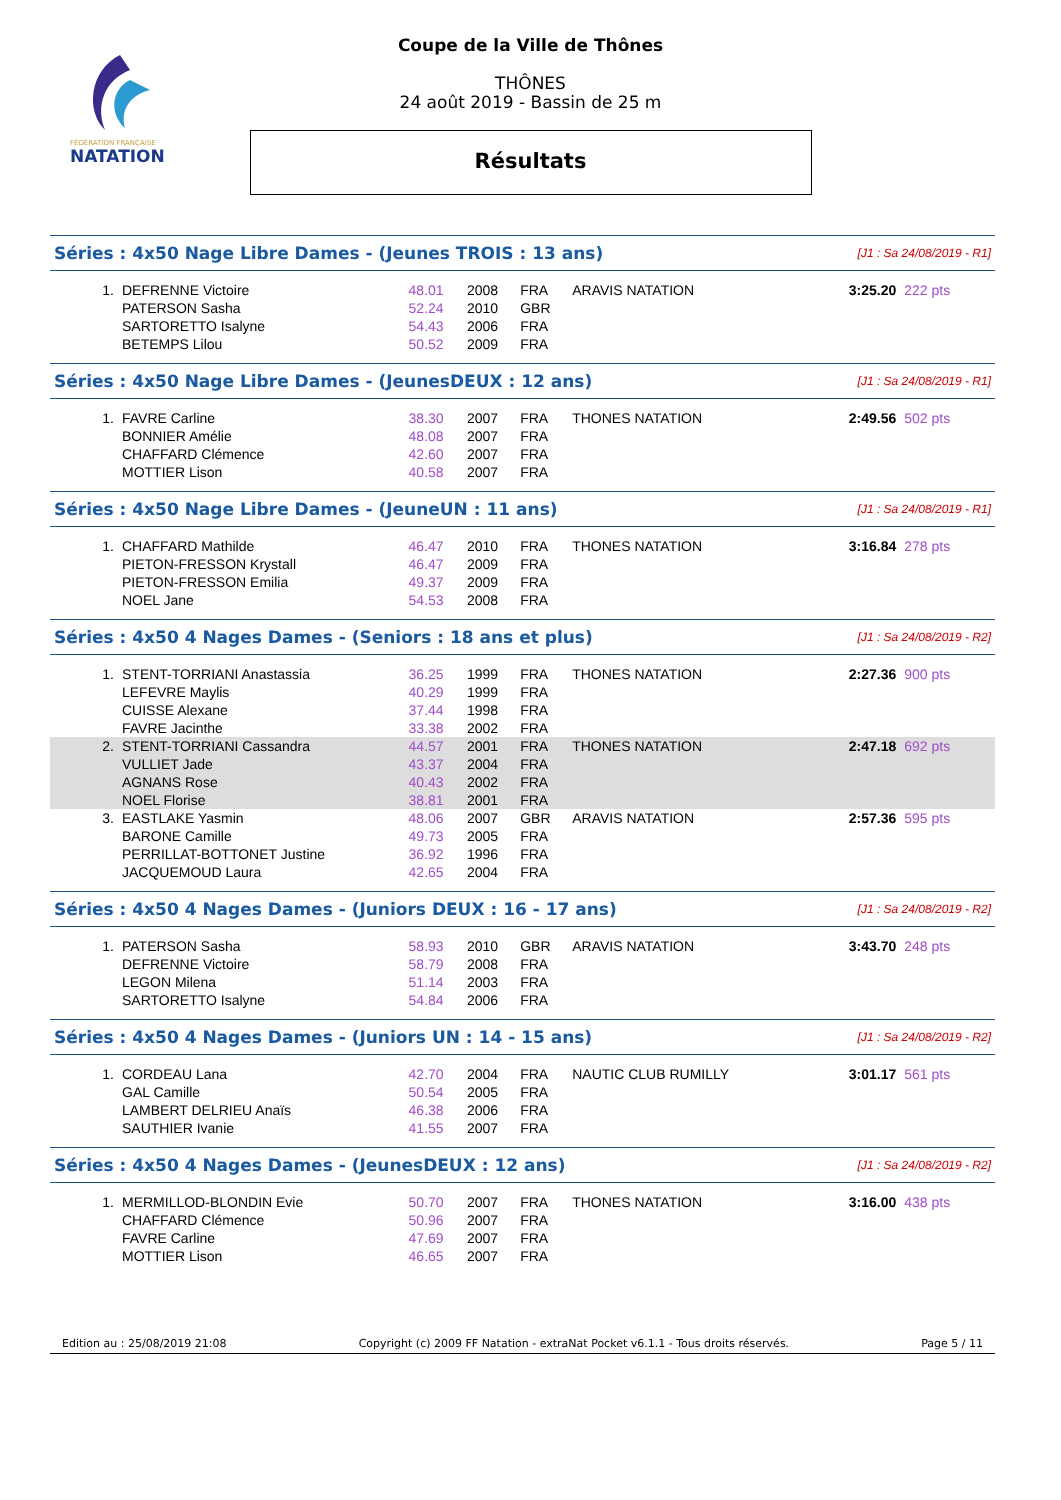FÉDÉRATION FRANÇAISE
NATATION
Coupe de la Ville de Thônes
THÔNES
24 août 2019 - Bassin de 25 m
Résultats
| Séries : 4x50 Nage Libre Dames - (Jeunes TROIS : 13 ans) | | | | | | | [J1 : Sa 24/08/2019 - R1] | |
| 1. | DEFRENNE Victoire | 48.01 | 2008 | FRA | ARAVIS NATATION | | 3:25.20 | 222 pts |
| | PATERSON Sasha | 52.24 | 2010 | GBR | | | | |
| | SARTORETTO Isalyne | 54.43 | 2006 | FRA | | | | |
| | BETEMPS Lilou | 50.52 | 2009 | FRA | | | | |
| Séries : 4x50 Nage Libre Dames - (JeunesDEUX : 12 ans) | | | | | | | [J1 : Sa 24/08/2019 - R1] | |
| 1. | FAVRE Carline | 38.30 | 2007 | FRA | THONES NATATION | | 2:49.56 | 502 pts |
| | BONNIER Amélie | 48.08 | 2007 | FRA | | | | |
| | CHAFFARD Clémence | 42.60 | 2007 | FRA | | | | |
| | MOTTIER Lison | 40.58 | 2007 | FRA | | | | |
| Séries : 4x50 Nage Libre Dames - (JeuneUN : 11 ans) | | | | | | | [J1 : Sa 24/08/2019 - R1] | |
| 1. | CHAFFARD Mathilde | 46.47 | 2010 | FRA | THONES NATATION | | 3:16.84 | 278 pts |
| | PIETON-FRESSON Krystall | 46.47 | 2009 | FRA | | | | |
| | PIETON-FRESSON Emilia | 49.37 | 2009 | FRA | | | | |
| | NOEL Jane | 54.53 | 2008 | FRA | | | | |
| Séries : 4x50 4 Nages Dames - (Seniors : 18 ans et plus) | | | | | | | [J1 : Sa 24/08/2019 - R2] | |
| 1. | STENT-TORRIANI Anastassia | 36.25 | 1999 | FRA | THONES NATATION | | 2:27.36 | 900 pts |
| | LEFEVRE Maylis | 40.29 | 1999 | FRA | | | | |
| | CUISSE Alexane | 37.44 | 1998 | FRA | | | | |
| | FAVRE Jacinthe | 33.38 | 2002 | FRA | | | | |
| 2. | STENT-TORRIANI Cassandra | 44.57 | 2001 | FRA | THONES NATATION | | 2:47.18 | 692 pts |
| | VULLIET Jade | 43.37 | 2004 | FRA | | | | |
| | AGNANS Rose | 40.43 | 2002 | FRA | | | | |
| | NOEL Florise | 38.81 | 2001 | FRA | | | | |
| 3. | EASTLAKE Yasmin | 48.06 | 2007 | GBR | ARAVIS NATATION | | 2:57.36 | 595 pts |
| | BARONE Camille | 49.73 | 2005 | FRA | | | | |
| | PERRILLAT-BOTTONET Justine | 36.92 | 1996 | FRA | | | | |
| | JACQUEMOUD Laura | 42.65 | 2004 | FRA | | | | |
| Séries : 4x50 4 Nages Dames - (Juniors DEUX : 16 - 17 ans) | | | | | | | [J1 : Sa 24/08/2019 - R2] | |
| 1. | PATERSON Sasha | 58.93 | 2010 | GBR | ARAVIS NATATION | | 3:43.70 | 248 pts |
| | DEFRENNE Victoire | 58.79 | 2008 | FRA | | | | |
| | LEGON Milena | 51.14 | 2003 | FRA | | | | |
| | SARTORETTO Isalyne | 54.84 | 2006 | FRA | | | | |
| Séries : 4x50 4 Nages Dames - (Juniors UN : 14 - 15 ans) | | | | | | | [J1 : Sa 24/08/2019 - R2] | |
| 1. | CORDEAU Lana | 42.70 | 2004 | FRA | NAUTIC CLUB RUMILLY | | 3:01.17 | 561 pts |
| | GAL Camille | 50.54 | 2005 | FRA | | | | |
| | LAMBERT DELRIEU Anaïs | 46.38 | 2006 | FRA | | | | |
| | SAUTHIER Ivanie | 41.55 | 2007 | FRA | | | | |
| Séries : 4x50 4 Nages Dames - (JeunesDEUX : 12 ans) | | | | | | | [J1 : Sa 24/08/2019 - R2] | |
| 1. | MERMILLOD-BLONDIN Evie | 50.70 | 2007 | FRA | THONES NATATION | | 3:16.00 | 438 pts |
| | CHAFFARD Clémence | 50.96 | 2007 | FRA | | | | |
| | FAVRE Carline | 47.69 | 2007 | FRA | | | | |
| | MOTTIER Lison | 46.65 | 2007 | FRA | | | | |
Edition au : 25/08/2019 21:08 Copyright (c) 2009 FF Natation - extraNat Pocket v6.1.1 - Tous droits réservés. Page 5 / 11